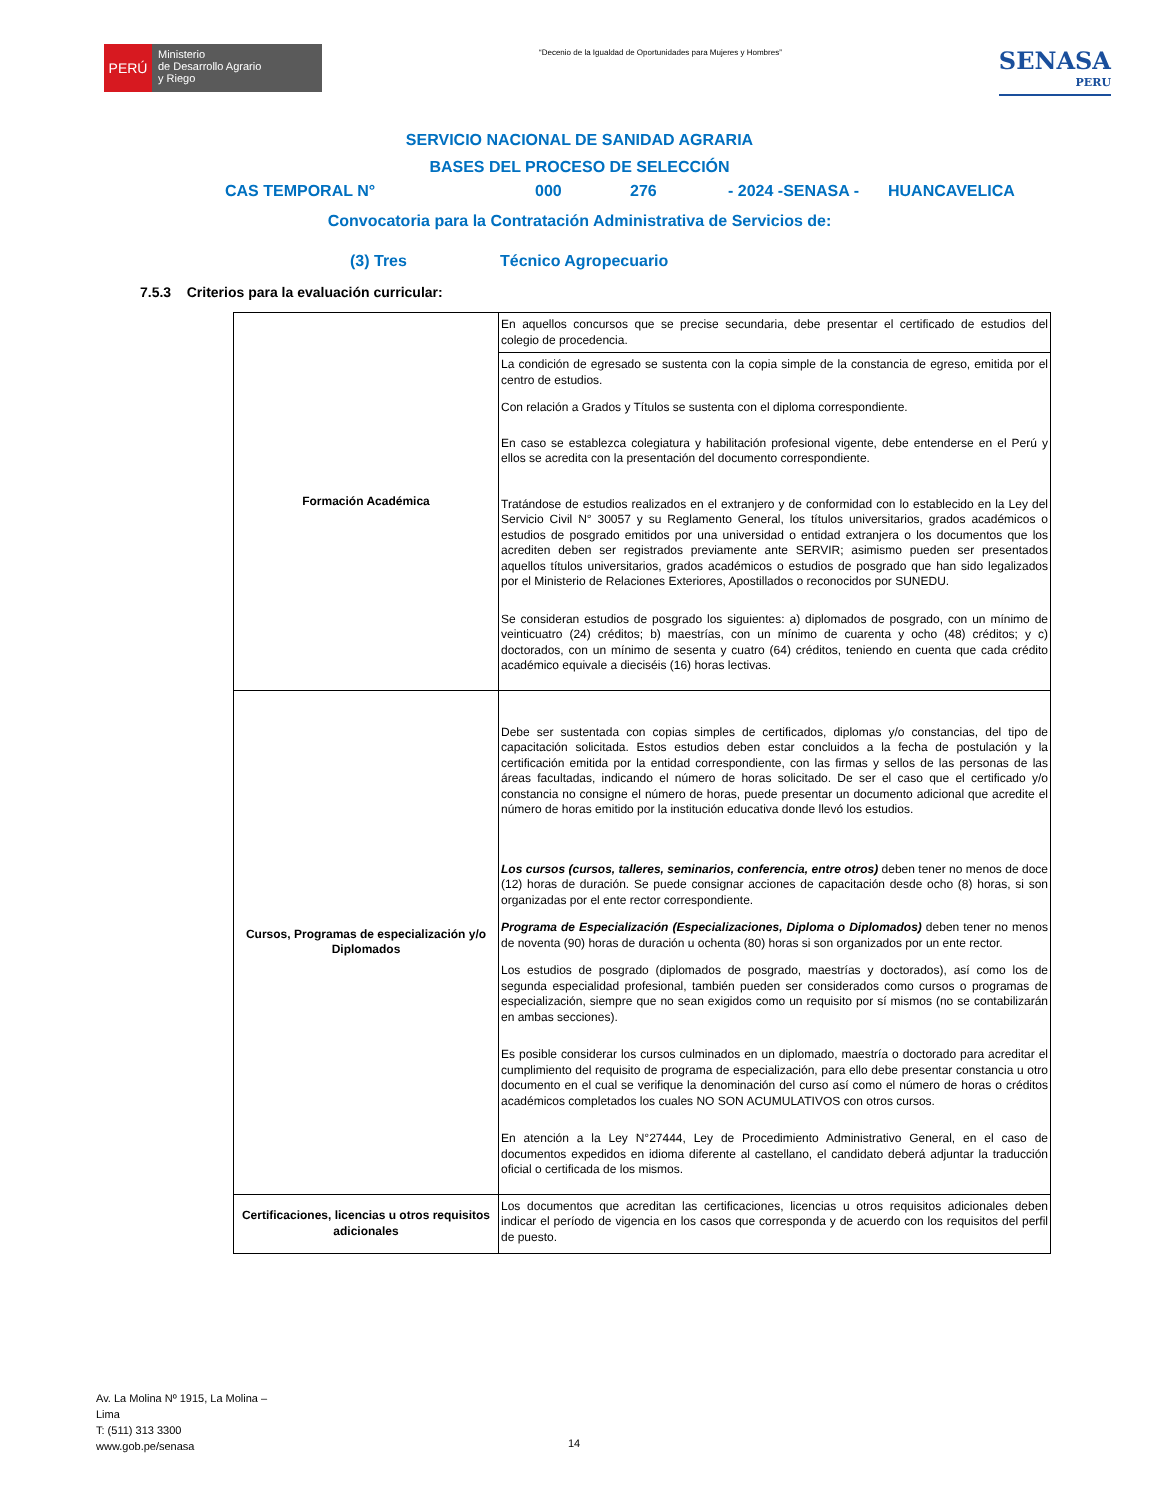PERÚ
Ministerio
de Desarrollo Agrario
y Riego
“Decenio de la Igualdad de Oportunidades para Mujeres y Hombres”
SENASA
PERU
SERVICIO NACIONAL DE SANIDAD AGRARIA
BASES DEL PROCESO DE SELECCIÓN
CAS TEMPORAL N° 000 276 - 2024 -SENASA - HUANCAVELICA
Convocatoria para la Contratación Administrativa de Servicios de:
(3) Tres Técnico Agropecuario
7.5.3 Criterios para la evaluación curricular:
| Formación Académica | En aquellos concursos que se precise secundaria, debe presentar el certificado de estudios del colegio de procedencia. |
| | La condición de egresado se sustenta con la copia simple de la constancia de egreso, emitida por el centro de estudios. Con relación a Grados y Títulos se sustenta con el diploma correspondiente. En caso se establezca colegiatura y habilitación profesional vigente, debe entenderse en el Perú y ellos se acredita con la presentación del documento correspondiente. Tratándose de estudios realizados en el extranjero y de conformidad con lo establecido en la Ley del Servicio Civil N° 30057 y su Reglamento General, los títulos universitarios, grados académicos o estudios de posgrado emitidos por una universidad o entidad extranjera o los documentos que los acrediten deben ser registrados previamente ante SERVIR; asimismo pueden ser presentados aquellos títulos universitarios, grados académicos o estudios de posgrado que han sido legalizados por el Ministerio de Relaciones Exteriores, Apostillados o reconocidos por SUNEDU. Se consideran estudios de posgrado los siguientes: a) diplomados de posgrado, con un mínimo de veinticuatro (24) créditos; b) maestrías, con un mínimo de cuarenta y ocho (48) créditos; y c) doctorados, con un mínimo de sesenta y cuatro (64) créditos, teniendo en cuenta que cada crédito académico equivale a dieciséis (16) horas lectivas. |
| Cursos, Programas de especialización y/o Diplomados | Debe ser sustentada con copias simples de certificados, diplomas y/o constancias, del tipo de capacitación solicitada. Estos estudios deben estar concluidos a la fecha de postulación y la certificación emitida por la entidad correspondiente, con las firmas y sellos de las personas de las áreas facultadas, indicando el número de horas solicitado. De ser el caso que el certificado y/o constancia no consigne el número de horas, puede presentar un documento adicional que acredite el número de horas emitido por la institución educativa donde llevó los estudios. Los cursos (cursos, talleres, seminarios, conferencia, entre otros) deben tener no menos de doce (12) horas de duración. Se puede consignar acciones de capacitación desde ocho (8) horas, si son organizadas por el ente rector correspondiente. Programa de Especialización (Especializaciones, Diploma o Diplomados) deben tener no menos de noventa (90) horas de duración u ochenta (80) horas si son organizados por un ente rector. Los estudios de posgrado (diplomados de posgrado, maestrías y doctorados), así como los de segunda especialidad profesional, también pueden ser considerados como cursos o programas de especialización, siempre que no sean exigidos como un requisito por sí mismos (no se contabilizarán en ambas secciones). Es posible considerar los cursos culminados en un diplomado, maestría o doctorado para acreditar el cumplimiento del requisito de programa de especialización, para ello debe presentar constancia u otro documento en el cual se verifique la denominación del curso así como el número de horas o créditos académicos completados los cuales NO SON ACUMULATIVOS con otros cursos. En atención a la Ley N°27444, Ley de Procedimiento Administrativo General, en el caso de documentos expedidos en idioma diferente al castellano, el candidato deberá adjuntar la traducción oficial o certificada de los mismos. |
| Certificaciones, licencias u otros requisitos adicionales | Los documentos que acreditan las certificaciones, licencias u otros requisitos adicionales deben indicar el período de vigencia en los casos que corresponda y de acuerdo con los requisitos del perfil de puesto. |
Av. La Molina Nº 1915, La Molina –
Lima
T: (511) 313 3300
www.gob.pe/senasa
14